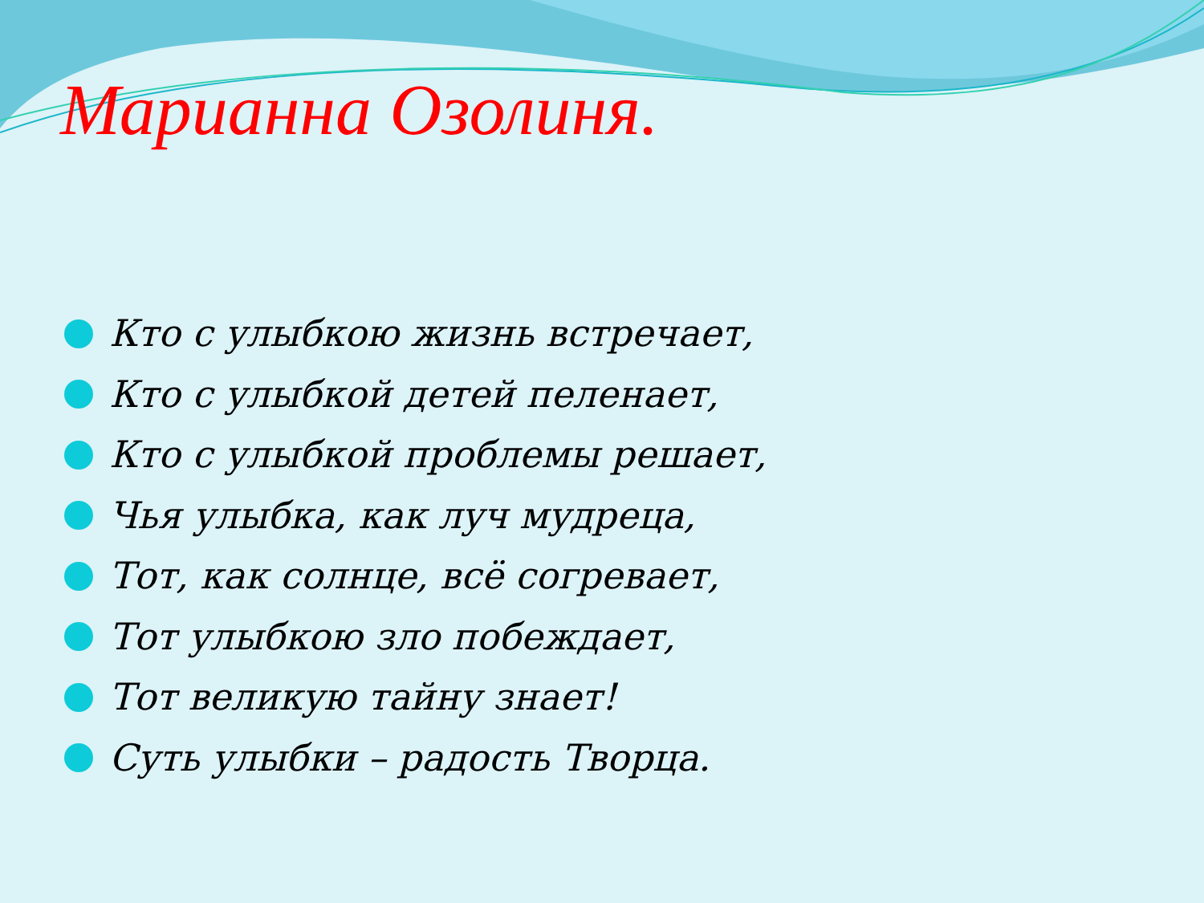Марианна Озолиня.
Кто с улыбкою жизнь встречает,
Кто с улыбкой детей пеленает,
Кто с улыбкой проблемы решает,
Чья улыбка, как луч мудреца,
Тот, как солнце, всё согревает,
Тот улыбкою зло побеждает,
Тот великую тайну знает!
Суть улыбки – радость Творца.